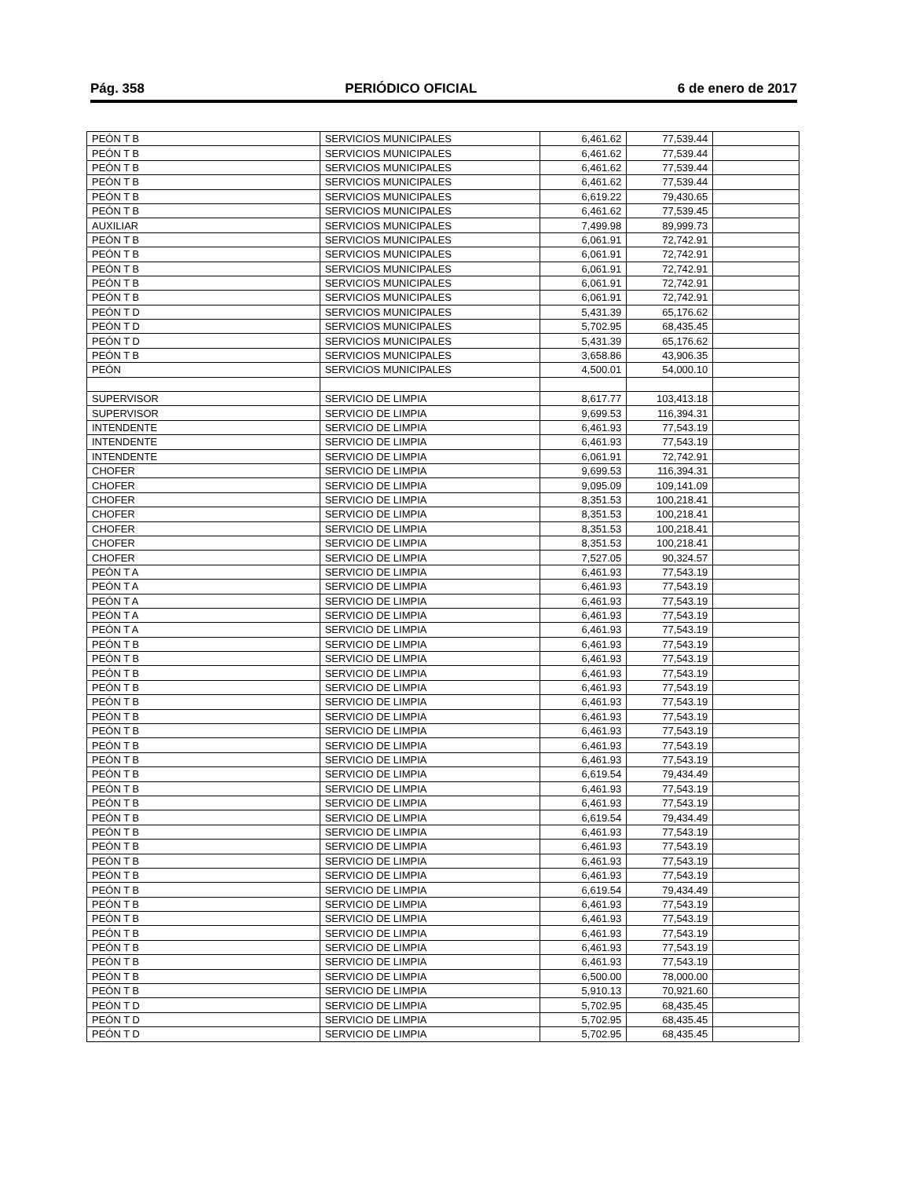Pág. 358 PERIÓDICO OFICIAL 6 de enero de 2017
| PEÓN T B | SERVICIOS MUNICIPALES | 6,461.62 | 77,539.44 | |
| PEÓN T B | SERVICIOS MUNICIPALES | 6,461.62 | 77,539.44 | |
| PEÓN T B | SERVICIOS MUNICIPALES | 6,461.62 | 77,539.44 | |
| PEÓN T B | SERVICIOS MUNICIPALES | 6,461.62 | 77,539.44 | |
| PEÓN T B | SERVICIOS MUNICIPALES | 6,619.22 | 79,430.65 | |
| PEÓN T B | SERVICIOS MUNICIPALES | 6,461.62 | 77,539.45 | |
| AUXILIAR | SERVICIOS MUNICIPALES | 7,499.98 | 89,999.73 | |
| PEÓN T B | SERVICIOS MUNICIPALES | 6,061.91 | 72,742.91 | |
| PEÓN T B | SERVICIOS MUNICIPALES | 6,061.91 | 72,742.91 | |
| PEÓN T B | SERVICIOS MUNICIPALES | 6,061.91 | 72,742.91 | |
| PEÓN T B | SERVICIOS MUNICIPALES | 6,061.91 | 72,742.91 | |
| PEÓN T B | SERVICIOS MUNICIPALES | 6,061.91 | 72,742.91 | |
| PEÓN T D | SERVICIOS MUNICIPALES | 5,431.39 | 65,176.62 | |
| PEÓN T D | SERVICIOS MUNICIPALES | 5,702.95 | 68,435.45 | |
| PEÓN T D | SERVICIOS MUNICIPALES | 5,431.39 | 65,176.62 | |
| PEÓN T B | SERVICIOS MUNICIPALES | 3,658.86 | 43,906.35 | |
| PEÓN | SERVICIOS MUNICIPALES | 4,500.01 | 54,000.10 | |
| SUPERVISOR | SERVICIO DE LIMPIA | 8,617.77 | 103,413.18 | |
| SUPERVISOR | SERVICIO DE LIMPIA | 9,699.53 | 116,394.31 | |
| INTENDENTE | SERVICIO DE LIMPIA | 6,461.93 | 77,543.19 | |
| INTENDENTE | SERVICIO DE LIMPIA | 6,461.93 | 77,543.19 | |
| INTENDENTE | SERVICIO DE LIMPIA | 6,061.91 | 72,742.91 | |
| CHOFER | SERVICIO DE LIMPIA | 9,699.53 | 116,394.31 | |
| CHOFER | SERVICIO DE LIMPIA | 9,095.09 | 109,141.09 | |
| CHOFER | SERVICIO DE LIMPIA | 8,351.53 | 100,218.41 | |
| CHOFER | SERVICIO DE LIMPIA | 8,351.53 | 100,218.41 | |
| CHOFER | SERVICIO DE LIMPIA | 8,351.53 | 100,218.41 | |
| CHOFER | SERVICIO DE LIMPIA | 8,351.53 | 100,218.41 | |
| CHOFER | SERVICIO DE LIMPIA | 7,527.05 | 90,324.57 | |
| PEÓN T A | SERVICIO DE LIMPIA | 6,461.93 | 77,543.19 | |
| PEÓN T A | SERVICIO DE LIMPIA | 6,461.93 | 77,543.19 | |
| PEÓN T A | SERVICIO DE LIMPIA | 6,461.93 | 77,543.19 | |
| PEÓN T A | SERVICIO DE LIMPIA | 6,461.93 | 77,543.19 | |
| PEÓN T A | SERVICIO DE LIMPIA | 6,461.93 | 77,543.19 | |
| PEÓN T B | SERVICIO DE LIMPIA | 6,461.93 | 77,543.19 | |
| PEÓN T B | SERVICIO DE LIMPIA | 6,461.93 | 77,543.19 | |
| PEÓN T B | SERVICIO DE LIMPIA | 6,461.93 | 77,543.19 | |
| PEÓN T B | SERVICIO DE LIMPIA | 6,461.93 | 77,543.19 | |
| PEÓN T B | SERVICIO DE LIMPIA | 6,461.93 | 77,543.19 | |
| PEÓN T B | SERVICIO DE LIMPIA | 6,461.93 | 77,543.19 | |
| PEÓN T B | SERVICIO DE LIMPIA | 6,461.93 | 77,543.19 | |
| PEÓN T B | SERVICIO DE LIMPIA | 6,461.93 | 77,543.19 | |
| PEÓN T B | SERVICIO DE LIMPIA | 6,461.93 | 77,543.19 | |
| PEÓN T B | SERVICIO DE LIMPIA | 6,619.54 | 79,434.49 | |
| PEÓN T B | SERVICIO DE LIMPIA | 6,461.93 | 77,543.19 | |
| PEÓN T B | SERVICIO DE LIMPIA | 6,461.93 | 77,543.19 | |
| PEÓN T B | SERVICIO DE LIMPIA | 6,619.54 | 79,434.49 | |
| PEÓN T B | SERVICIO DE LIMPIA | 6,461.93 | 77,543.19 | |
| PEÓN T B | SERVICIO DE LIMPIA | 6,461.93 | 77,543.19 | |
| PEÓN T B | SERVICIO DE LIMPIA | 6,461.93 | 77,543.19 | |
| PEÓN T B | SERVICIO DE LIMPIA | 6,461.93 | 77,543.19 | |
| PEÓN T B | SERVICIO DE LIMPIA | 6,619.54 | 79,434.49 | |
| PEÓN T B | SERVICIO DE LIMPIA | 6,461.93 | 77,543.19 | |
| PEÓN T B | SERVICIO DE LIMPIA | 6,461.93 | 77,543.19 | |
| PEÓN T B | SERVICIO DE LIMPIA | 6,461.93 | 77,543.19 | |
| PEÓN T B | SERVICIO DE LIMPIA | 6,461.93 | 77,543.19 | |
| PEÓN T B | SERVICIO DE LIMPIA | 6,461.93 | 77,543.19 | |
| PEÓN T B | SERVICIO DE LIMPIA | 6,500.00 | 78,000.00 | |
| PEÓN T B | SERVICIO DE LIMPIA | 5,910.13 | 70,921.60 | |
| PEÓN T D | SERVICIO DE LIMPIA | 5,702.95 | 68,435.45 | |
| PEÓN T D | SERVICIO DE LIMPIA | 5,702.95 | 68,435.45 | |
| PEÓN T D | SERVICIO DE LIMPIA | 5,702.95 | 68,435.45 | |